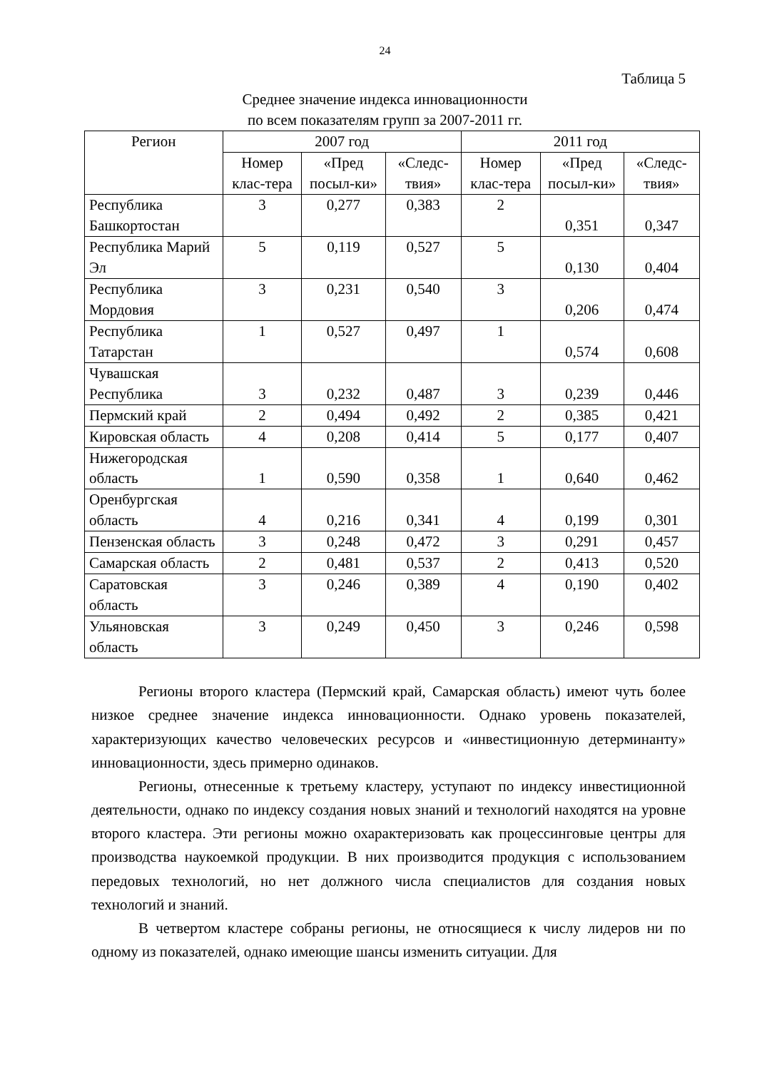24
Таблица 5
Среднее значение индекса инновационности
по всем показателям групп за 2007-2011 гг.
| Регион | 2007 год | | | 2011 год | | |
| --- | --- | --- | --- | --- | --- | --- |
| | Номер клас-тера | «Пред посыл-ки» | «Следс-твия» | Номер клас-тера | «Пред посыл-ки» | «Следс-твия» |
| Республика Башкортостан | 3 | 0,277 | 0,383 | 2 | 0,351 | 0,347 |
| Республика Марий Эл | 5 | 0,119 | 0,527 | 5 | 0,130 | 0,404 |
| Республика Мордовия | 3 | 0,231 | 0,540 | 3 | 0,206 | 0,474 |
| Республика Татарстан | 1 | 0,527 | 0,497 | 1 | 0,574 | 0,608 |
| Чувашская Республика | 3 | 0,232 | 0,487 | 3 | 0,239 | 0,446 |
| Пермский край | 2 | 0,494 | 0,492 | 2 | 0,385 | 0,421 |
| Кировская область | 4 | 0,208 | 0,414 | 5 | 0,177 | 0,407 |
| Нижегородская область | 1 | 0,590 | 0,358 | 1 | 0,640 | 0,462 |
| Оренбургская область | 4 | 0,216 | 0,341 | 4 | 0,199 | 0,301 |
| Пензенская область | 3 | 0,248 | 0,472 | 3 | 0,291 | 0,457 |
| Самарская область | 2 | 0,481 | 0,537 | 2 | 0,413 | 0,520 |
| Саратовская область | 3 | 0,246 | 0,389 | 4 | 0,190 | 0,402 |
| Ульяновская область | 3 | 0,249 | 0,450 | 3 | 0,246 | 0,598 |
Регионы второго кластера (Пермский край, Самарская область) имеют чуть более низкое среднее значение индекса инновационности. Однако уровень показателей, характеризующих качество человеческих ресурсов и «инвестиционную детерминанту» инновационности, здесь примерно одинаков.
Регионы, отнесенные к третьему кластеру, уступают по индексу инвестиционной деятельности, однако по индексу создания новых знаний и технологий находятся на уровне второго кластера. Эти регионы можно охарактеризовать как процессинговые центры для производства наукоемкой продукции. В них производится продукция с использованием передовых технологий, но нет должного числа специалистов для создания новых технологий и знаний.
В четвертом кластере собраны регионы, не относящиеся к числу лидеров ни по одному из показателей, однако имеющие шансы изменить ситуации. Для